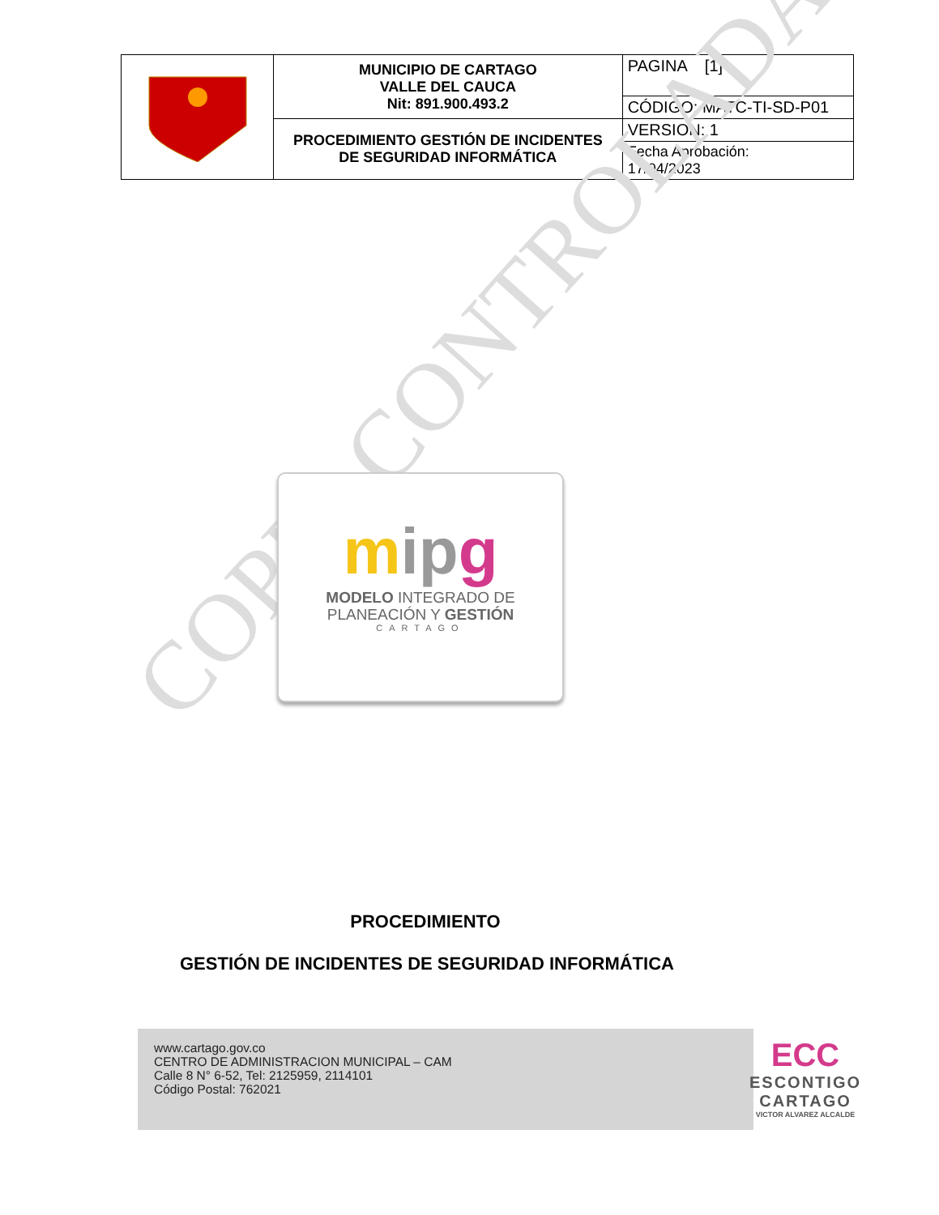| | MUNICIPIO DE CARTAGO VALLE DEL CAUCA Nit: 891.900.493.2 | PAGINA [1] |
| | | CÓDIGO: MATC-TI-SD-P01 |
| | PROCEDIMIENTO GESTIÓN DE INCIDENTES DE SEGURIDAD INFORMÁTICA | VERSION: 1 |
| | | Fecha Aprobación: 17/04/2023 |
COPIA CONTROLADA
mip g
MODELO INTEGRADO DE
PLANEACIÓN Y GESTIÓN
CARTAGO
PROCEDIMIENTO
GESTIÓN DE INCIDENTES DE SEGURIDAD INFORMÁTICA
www.cartago.gov.co
CENTRO DE ADMINISTRACION MUNICIPAL – CAM
Calle 8 N° 6-52, Tel: 2125959, 2114101
Código Postal: 762021
ECC
ESCONTIGO
CARTAGO
VICTOR ALVAREZ ALCALDE